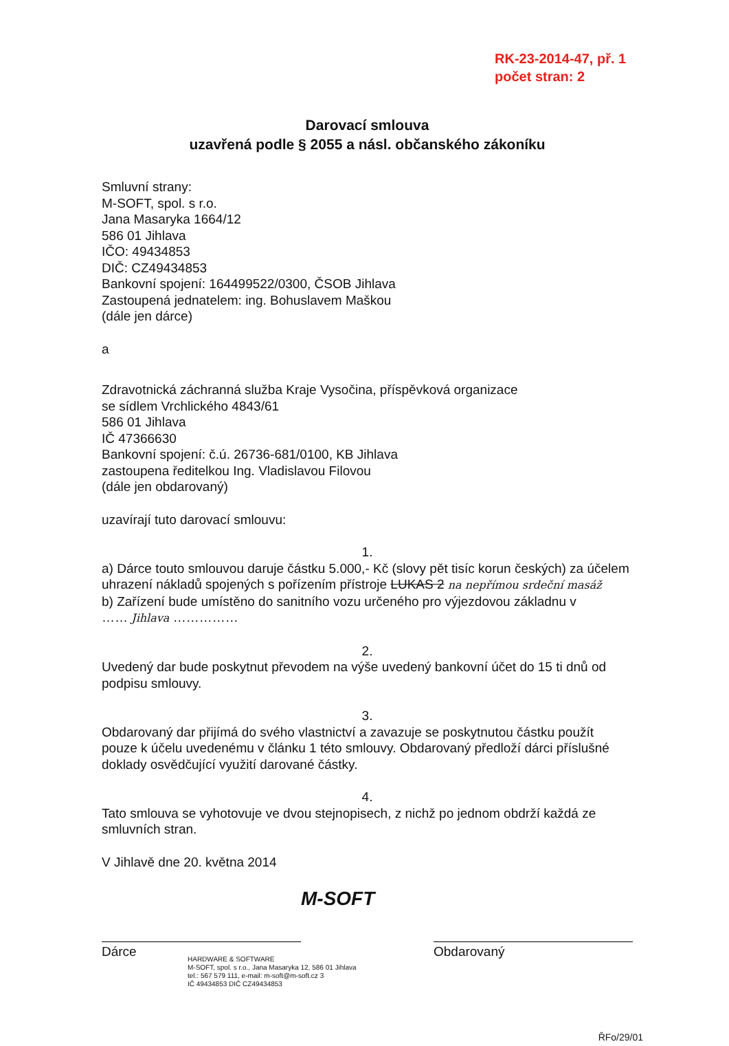RK-23-2014-47, př. 1
počet stran: 2
Darovací smlouva
uzavřená podle § 2055 a násl. občanského zákoníku
Smluvní strany:
M-SOFT, spol. s r.o.
Jana Masaryka 1664/12
586 01 Jihlava
IČO: 49434853
DIČ: CZ49434853
Bankovní spojení: 164499522/0300, ČSOB Jihlava
Zastoupená jednatelem: ing. Bohuslavem Maškou
(dále jen dárce)
a
Zdravotnická záchranná služba Kraje Vysočina, příspěvková organizace
se sídlem Vrchlického 4843/61
586 01 Jihlava
IČ 47366630
Bankovní spojení: č.ú. 26736-681/0100, KB Jihlava
zastoupena ředitelkou Ing. Vladislavou Filovou
(dále jen obdarovaný)
uzavírají tuto darovací smlouvu:
1.
a) Dárce touto smlouvou daruje částku 5.000,- Kč (slovy pět tisíc korun českých) za účelem uhrazení nákladů spojených s pořízením přístroje LUKAS 2 na nepřímou srdeční masáž
b) Zařízení bude umístěno do sanitního vozu určeného pro výjezdovou základnu v
…… Jihlava ……………
2.
Uvedený dar bude poskytnut převodem na výše uvedený bankovní účet do 15 ti dnů od podpisu smlouvy.
3.
Obdarovaný dar přijímá do svého vlastnictví a zavazuje se poskytnutou částku použít pouze k účelu uvedenému v článku 1 této smlouvy. Obdarovaný předloží dárci příslušné doklady osvědčující využití darované částky.
4.
Tato smlouva se vyhotovuje ve dvou stejnopisech, z nichž po jednom obdrží každá ze smluvních stran.
V Jihlavě dne 20. května 2014
M-SOFT
Dárce Obdarovaný
HARDWARE & SOFTWARE
M-SOFT, spol. s r.o., Jana Masaryka 12, 586 01 Jihlava
tel.: 567 579 111, e-mail: m-soft@m-soft.cz 3
IČ 49434853 DIČ CZ49434853
ŘFo/29/01